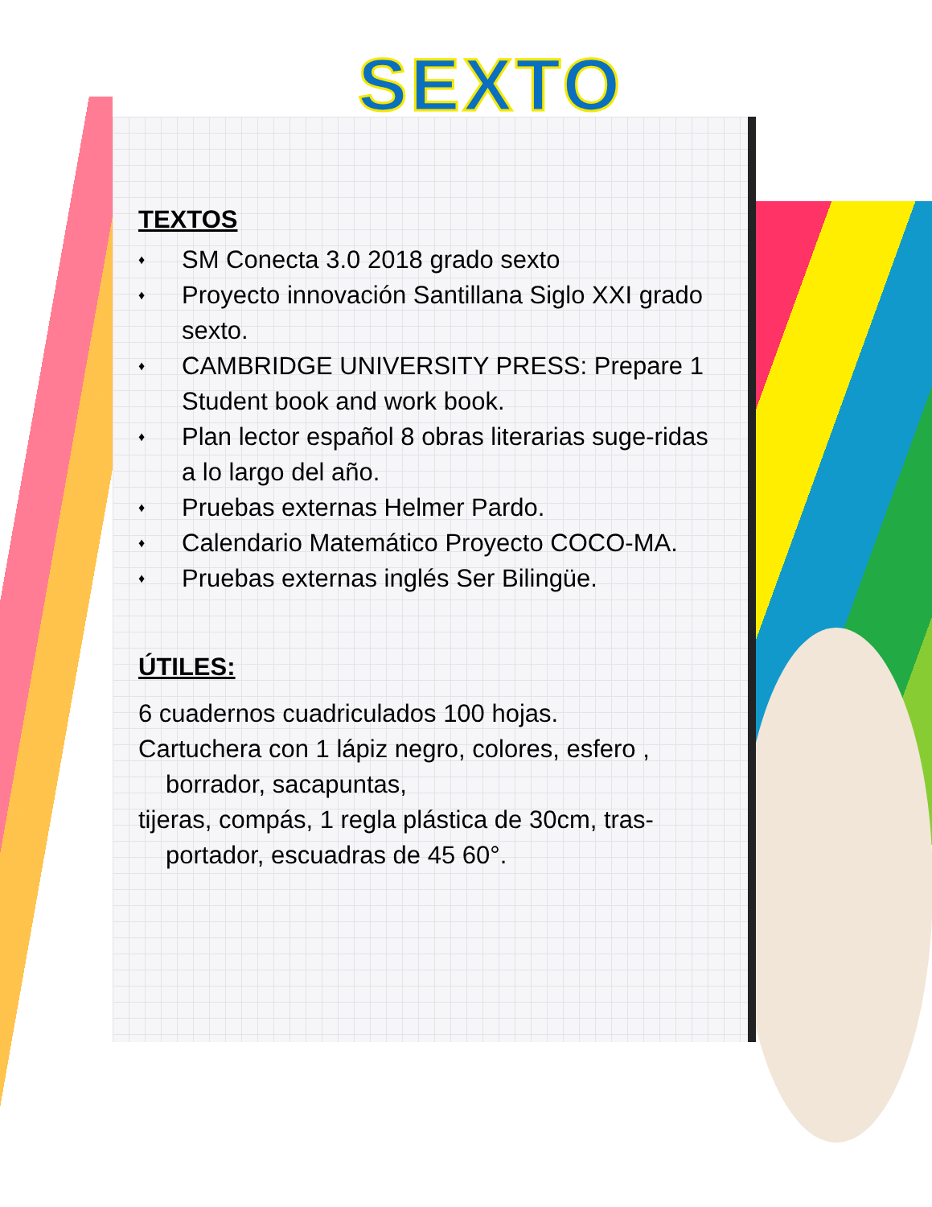SEXTO
TEXTOS
♦ SM Conecta 3.0 2018 grado sexto
♦ Proyecto innovación Santillana Siglo XXI grado sexto.
♦ CAMBRIDGE UNIVERSITY PRESS: Prepare 1 Student book and work book.
♦ Plan lector español 8 obras literarias suge-ridas a lo largo del año.
♦ Pruebas externas Helmer Pardo.
♦ Calendario Matemático Proyecto COCO-MA.
♦ Pruebas externas inglés Ser Bilingüe.
ÚTILES:
6 cuadernos cuadriculados 100 hojas.
Cartuchera con 1 lápiz negro, colores, esfero ,
borrador, sacapuntas,
tijeras, compás, 1 regla plástica de 30cm, tras-
portador, escuadras de 45 60°.